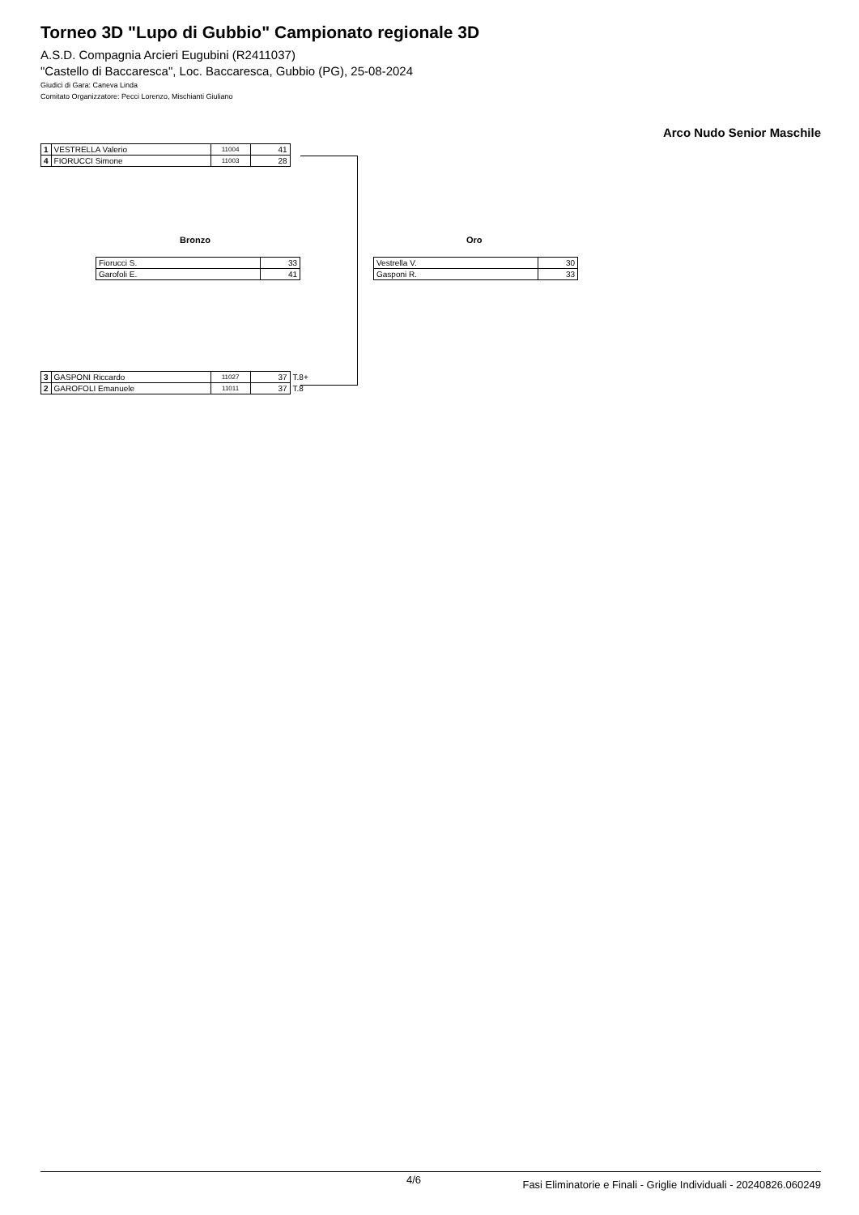Torneo 3D "Lupo di Gubbio" Campionato regionale 3D
A.S.D. Compagnia Arcieri Eugubini (R2411037)
"Castello di Baccaresca", Loc. Baccaresca, Gubbio (PG), 25-08-2024
Giudici di Gara: Caneva Linda
Comitato Organizzatore: Pecci Lorenzo, Mischianti Giuliano
Arco Nudo Senior Maschile
| 1 | VESTRELLA Valerio | 11004 | 41 |
| 4 | FIORUCCI Simone | 11003 | 28 |
Bronzo Oro
| Fiorucci S. | 33 |
| Garofoli E. | 41 |
| Vestrella V. | 30 |
| Gasponi R. | 33 |
| 3 | GASPONI Riccardo | 11027 | 37 | T.8+ |
| 2 | GAROFOLI Emanuele | 11011 | 37 | T.8 |
4/6 Fasi Eliminatorie e Finali - Griglie Individuali - 20240826.060249